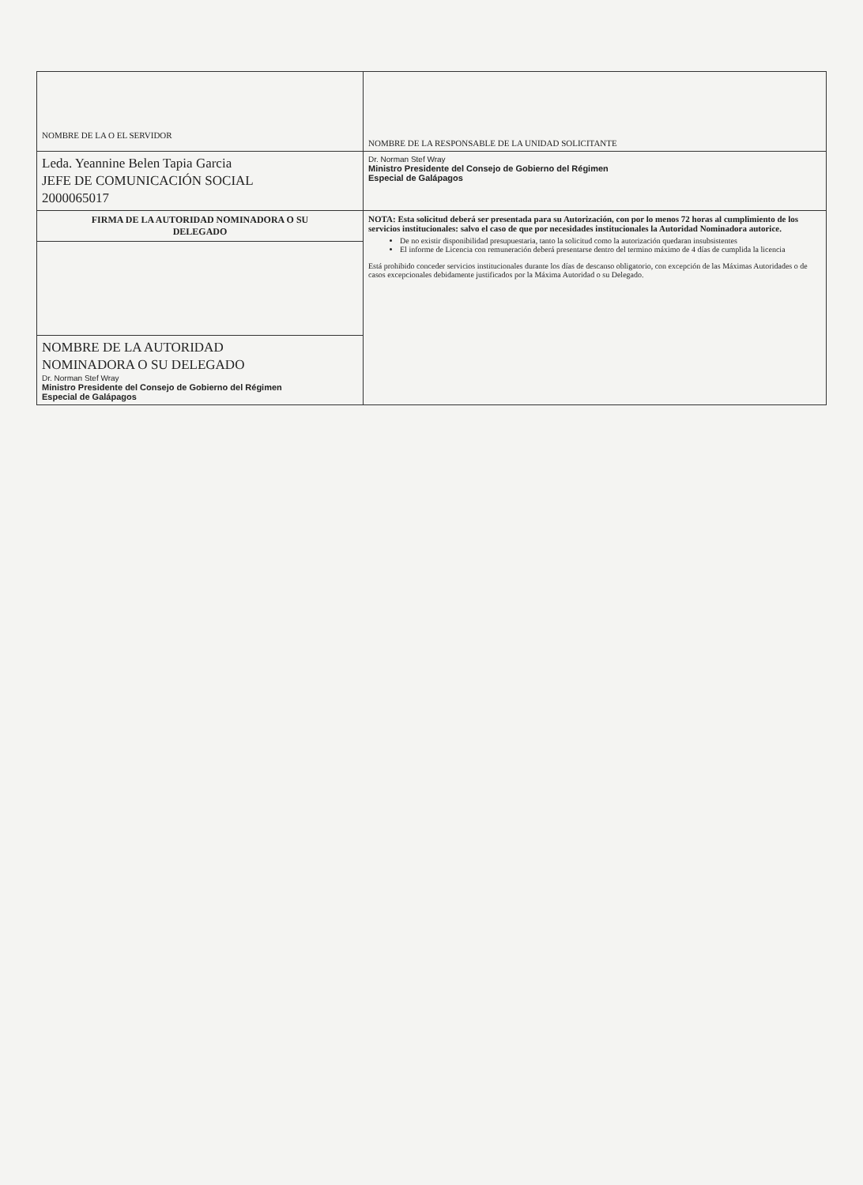| NOMBRE DE LA O EL SERVIDOR | NOMBRE DE LA RESPONSABLE DE LA UNIDAD SOLICITANTE |
| Leda. Yeannine Belen Tapia Garcia JEFE DE COMUNICACIÓN SOCIAL 2000065017 | Dr. Norman Stef Wray Ministro Presidente del Consejo de Gobierno del Régimen Especial de Galápagos |
| FIRMA DE LA AUTORIDAD NOMINADORA O SU DELEGADO | NOTA: Esta solicitud deberá ser presentada para su Autorización, con por lo menos 72 horas al cumplimiento de los servicios institucionales: salvo el caso de que por necesidades institucionales la Autoridad Nominadora autorice. De no existir disponibilidad presupuestaria, tanto la solicitud como la autorización quedaran insubsistentes El informe de Licencia con remuneración deberá presentarse dentro del termino máximo de 4 días de cumplida la licencia Está prohibido conceder servicios institucionales durante los días de descanso obligatorio, con excepción de las Máximas Autoridades o de casos excepcionales debidamente justificados por la Máxima Autoridad o su Delegado. |
| NOMBRE DE LA AUTORIDAD NOMINADORA O SU DELEGADO Dr. Norman Stef Wray Ministro Presidente del Consejo de Gobierno del Régimen Especial de Galápagos | |